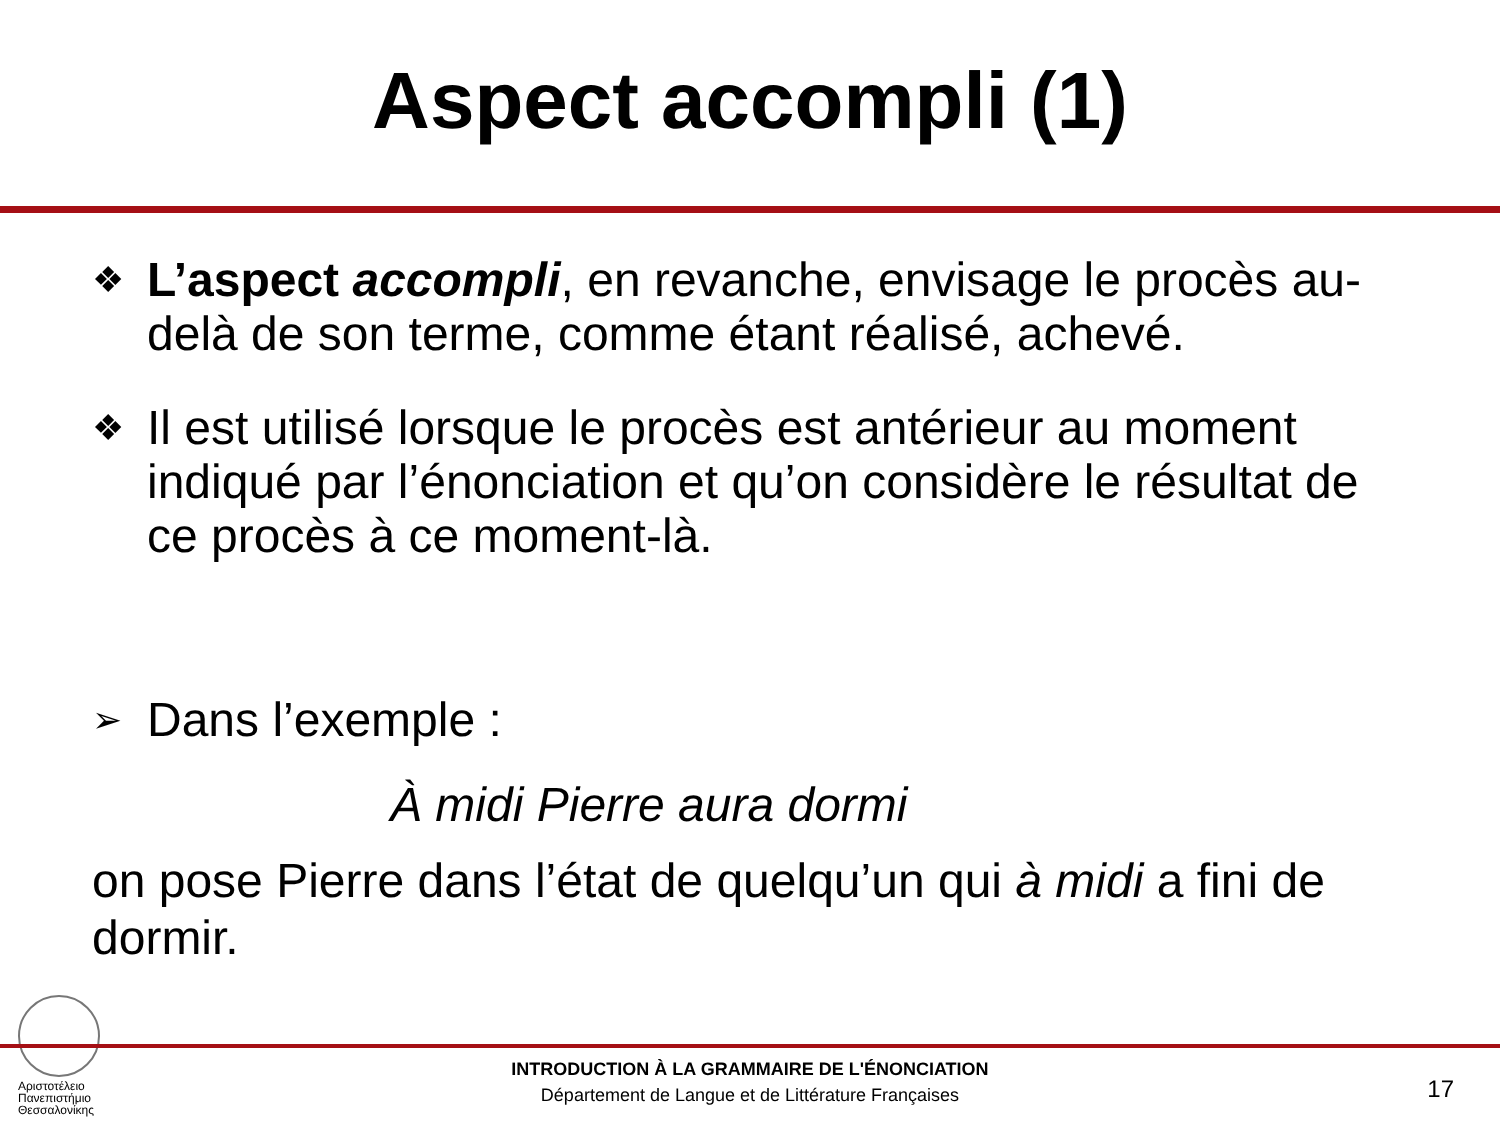Aspect accompli (1)
❖ L’aspect accompli, en revanche, envisage le procès au-delà de son terme, comme étant réalisé, achevé.
❖ Il est utilisé lorsque le procès est antérieur au moment indiqué par l’énonciation et qu’on considère le résultat de ce procès à ce moment-là.
➢ Dans l’exemple :
À midi Pierre aura dormi
on pose Pierre dans l’état de quelqu’un qui à midi a fini de dormir.
Αριστοτέλειο
Πανεπιστήμιο
Θεσσαλονίκης
INTRODUCTION À LA GRAMMAIRE DE L'ÉNONCIATION
Département de Langue et de Littérature Françaises
17